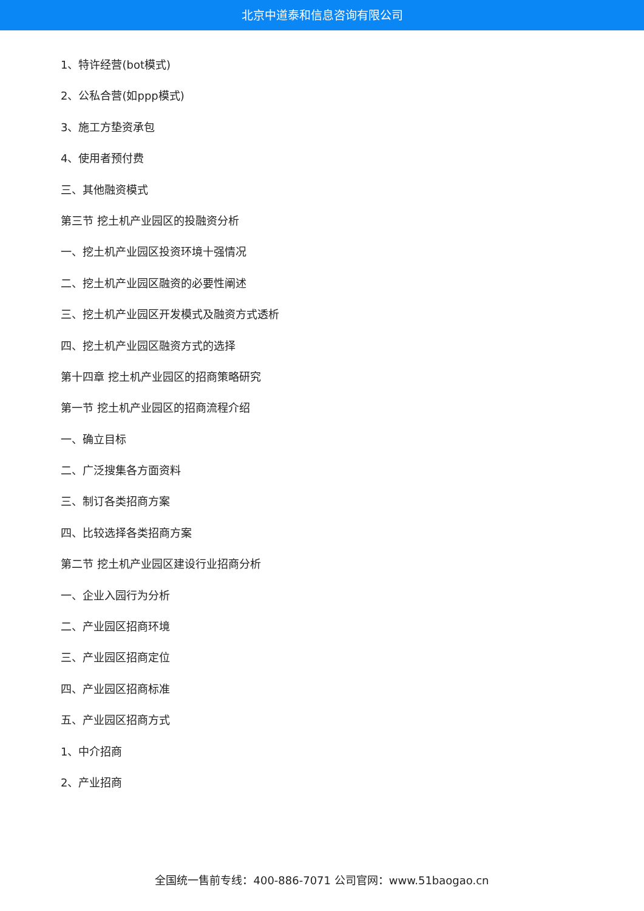北京中道泰和信息咨询有限公司
1、特许经营(bot模式)
2、公私合营(如ppp模式)
3、施工方垫资承包
4、使用者预付费
三、其他融资模式
第三节 挖土机产业园区的投融资分析
一、挖土机产业园区投资环境十强情况
二、挖土机产业园区融资的必要性阐述
三、挖土机产业园区开发模式及融资方式透析
四、挖土机产业园区融资方式的选择
第十四章 挖土机产业园区的招商策略研究
第一节 挖土机产业园区的招商流程介绍
一、确立目标
二、广泛搜集各方面资料
三、制订各类招商方案
四、比较选择各类招商方案
第二节 挖土机产业园区建设行业招商分析
一、企业入园行为分析
二、产业园区招商环境
三、产业园区招商定位
四、产业园区招商标准
五、产业园区招商方式
1、中介招商
2、产业招商
全国统一售前专线：400-886-7071 公司官网：www.51baogao.cn